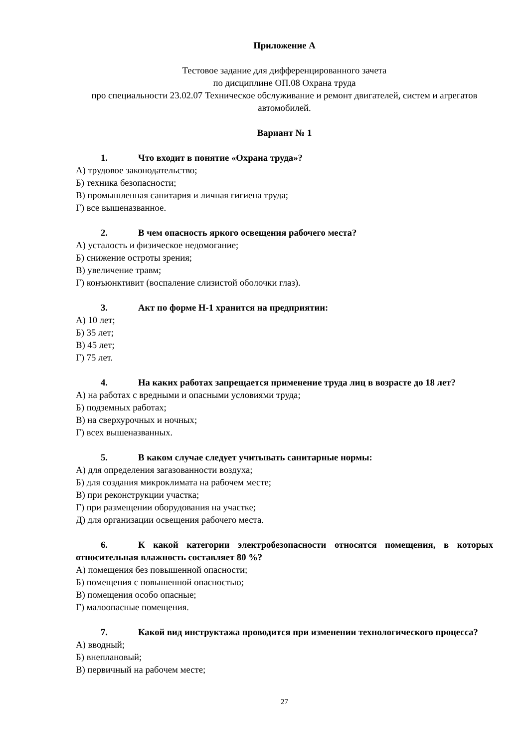Приложение А
Тестовое задание для дифференцированного зачета
по дисциплине ОП.08 Охрана труда
про специальности 23.02.07 Техническое обслуживание и ремонт двигателей, систем и агрегатов автомобилей.
Вариант № 1
1. Что входит в понятие «Охрана труда»?
А) трудовое законодательство;
Б) техника безопасности;
В) промышленная санитария и личная гигиена труда;
Г) все вышеназванное.
2. В чем опасность яркого освещения рабочего места?
А) усталость и физическое недомогание;
Б) снижение остроты зрения;
В) увеличение травм;
Г) конъюнктивит (воспаление слизистой оболочки глаз).
3. Акт по форме Н-1 хранится на предприятии:
А) 10 лет;
Б) 35 лет;
В) 45 лет;
Г) 75 лет.
4. На каких работах запрещается применение труда лиц в возрасте до 18 лет?
А) на работах с вредными и опасными условиями труда;
Б) подземных работах;
В) на сверхурочных и ночных;
Г) всех вышеназванных.
5. В каком случае следует учитывать санитарные нормы:
А) для определения загазованности воздуха;
Б) для создания микроклимата на рабочем месте;
В) при реконструкции участка;
Г) при размещении оборудования на участке;
Д) для организации освещения рабочего места.
6. К какой категории электробезопасности относятся помещения, в которых относительная влажность составляет 80 %?
А) помещения без повышенной опасности;
Б) помещения с повышенной опасностью;
В) помещения особо опасные;
Г) малоопасные помещения.
7. Какой вид инструктажа проводится при изменении технологического процесса?
А) вводный;
Б) внеплановый;
В) первичный на рабочем месте;
27